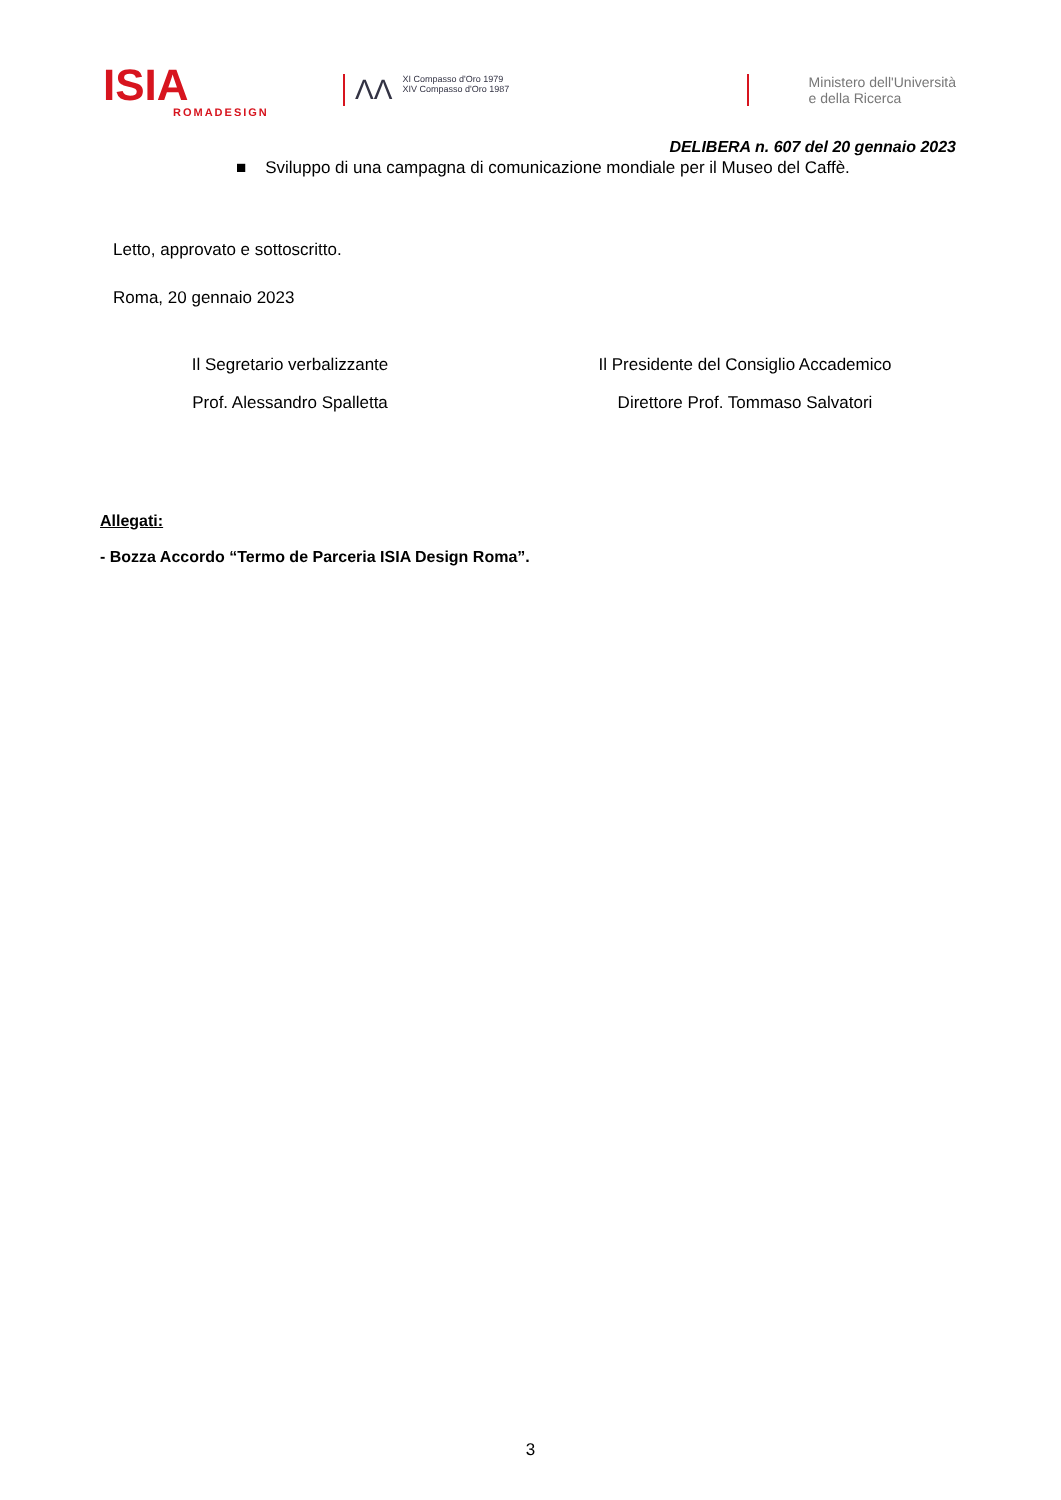ISIA
ROMADESIGN
ΛΛ XI Compasso d'Oro 1979
XIV Compasso d'Oro 1987
Ministero dell'Università
e della Ricerca
DELIBERA n. 607 del 20 gennaio 2023
■ Sviluppo di una campagna di comunicazione mondiale per il Museo del Caffè.
Letto, approvato e sottoscritto.
Roma, 20 gennaio 2023
Il Segretario verbalizzante
Prof. Alessandro Spalletta
Il Presidente del Consiglio Accademico
Direttore Prof. Tommaso Salvatori
Allegati:
- Bozza Accordo “Termo de Parceria ISIA Design Roma”.
3